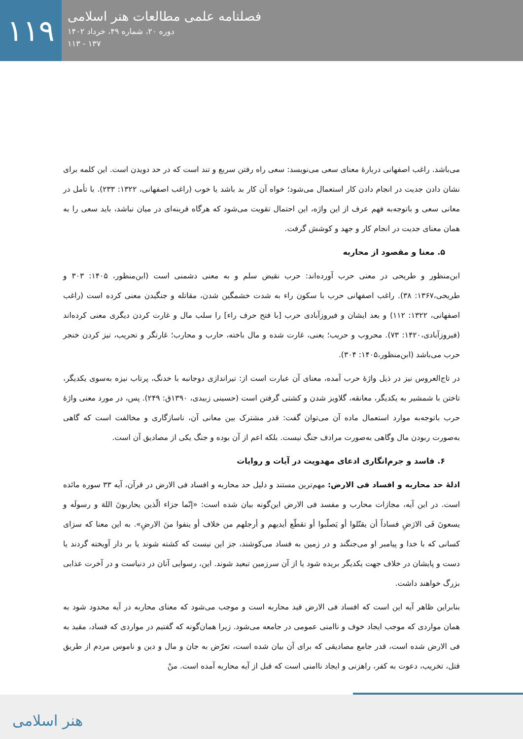۱۱۹
فصلنامه علمی مطالعات هنر اسلامی
دوره ۲۰، شماره ۴۹، خرداد ۱۴۰۲
۱۳۷ - ۱۱۳
می‌باشد. راغب اصفهانی دربارهٔ معنای سعی می‌نویسد: سعی راه رفتن سریع و تند است که در حد دویدن است. این کلمه برای نشان دادن جدیت در انجام دادن کار استعمال می‌شود؛ خواه آن کار بد باشد یا خوب (راغب اصفهانی، ۱۳۲۲: ۲۳۳). با تأمل در معانی سعی و باتوجه‌به فهم عرف از این واژه، این احتمال تقویت می‌شود که هرگاه قرینه‌ای در میان نباشد، باید سعی را به همان معنای جدیت در انجام کار و جهد و کوشش گرفت.
۵. معنا و مقصود از محاربه
ابن‌منظور و طریحی در معنی حرب آورده‌اند: حرب نقیض سلم و به معنی دشمنی است (ابن‌منظور، ۱۴۰۵: ۳۰۳ و طریحی،۱۳۶۷: ۳۸). راغب اصفهانی حرب با سکون راء به شدت خشمگین شدن، مقاتله و جنگیدن معنی کرده است (راغب اصفهانی، ۱۳۲۲: ۱۱۲) و بعد ایشان و فیروزآبادی حرب [با فتح حرف راء] را سلب مال و غارت کردن دیگری معنی کرده‌اند (فیروزآبادی،۱۴۲۰: ۷۳). محروب و حریب؛ یعنی، غارت شده و مال باخته، حارب و محارب؛ غارتگر و تحریب، تیز کردن خنجر حرب می‌باشد (ابن‌منظور،۱۴۰۵: ۳۰۴).
در تاج‌العروس نیز در ذیل واژهٔ حرب آمده، معنای آن عبارت است از: تیراندازی دوجانبه با خدنگ، پرتاب نیزه به‌سوی یکدیگر، تاختن با شمشیر به یکدیگر، معانقه، گلاویز شدن و کشتی گرفتن است (حسینی زبیدی، ۱۳۹۰ق: ۲۴۹). پس، در مورد معنی واژهٔ حرب باتوجه‌به موارد استعمال ماده آن می‌توان گفت: قدر مشترک بین معانی آن، ناسازگاری و مخالفت است که گاهی به‌صورت ربودن مال وگاهی به‌صورت مرادف جنگ نیست. بلکه اعم از آن بوده و جنگ یکی از مصادیق آن است.
۶. فاسد و جرم‌انگاری ادعای مهدویت در آیات و روایات
ادلهٔ حد محاربه و افساد فی الارض: مهم‌ترین مستند و دلیل حد محاربه و افساد فی الارض در قرآن، آیه ۳۳ سوره مائده است. در این آیه، مجازات محارب و مفسد فی الارض این‌گونه بیان شده است: «إنّما جزاء الّذین یحاربونَ اللهَ و رسولَه و یسعونَ فَی الارَضِ فساداً أن یقتّلوا أو یَصلّبوا أو تقطّع أیدیهم و أرجلهم من خلاف أو ینفوا منَ الارضِ». به این معنا که سزای کسانی که با خدا و پیامبر او می‌جنگند و در زمین به فساد می‌کوشند، جز این نیست که کشته شوند یا بر دار آویخته گردند یا دست و پایشان در خلاف جهت یکدیگر بریده شود یا از آن سرزمین تبعید شوند. این، رسوایی آنان در دنیاست و در آخرت عذابی بزرگ خواهند داشت.
بنابراین ظاهر آیه این است که افساد فی الارض قید محاربه است و موجب می‌شود که معنای محاربه در آیه محدود شود به همان مواردی که موجب ایجاد خوف و ناامنی عمومی در جامعه می‌شود. زیرا همان‌گونه که گفتیم در مواردی که فساد، مقید به فی الارض شده است، قدر جامع مصادیقی که برای آن بیان شده است، تعرّض به جان و مال و دین و ناموس مردم از طریق قتل، تخریب، دعوت به کفر، راهزنی و ایجاد ناامنی است که قبل از آیه محاربه آمده است. منْ
هنر اسلامی